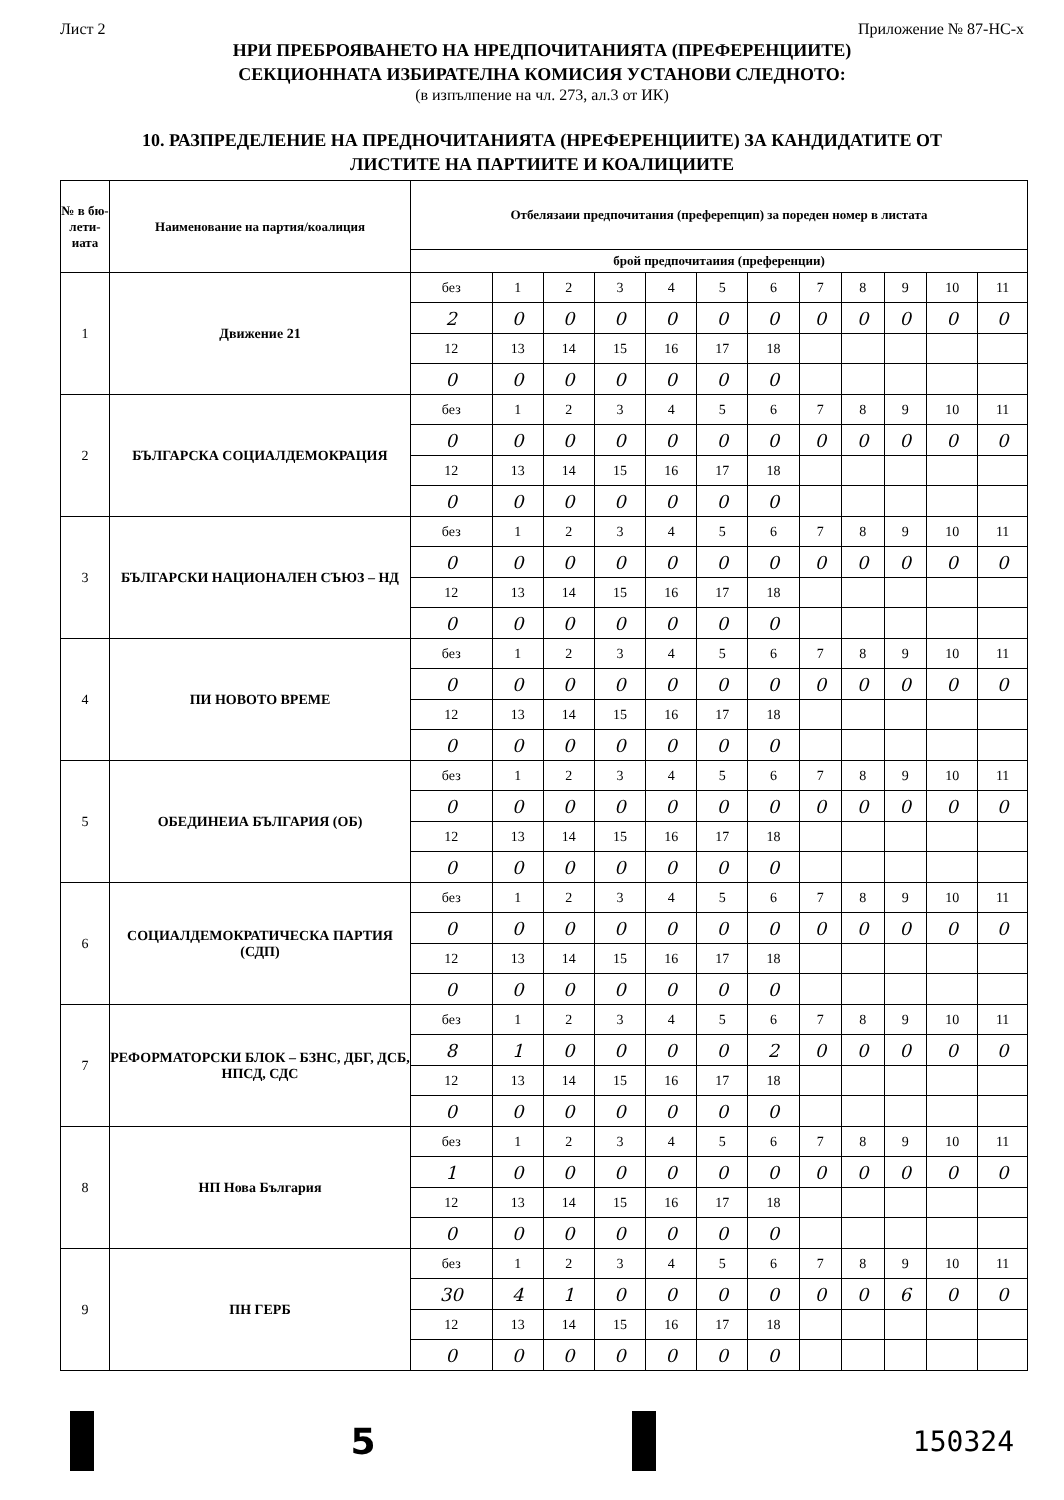Лист 2 Приложение № 87-НС-х
НРИ ПРЕБРОЯВАНЕТО НА НРЕДПОЧИТАНИЯТА (ПРЕФЕРЕНЦИИТЕ)
СЕКЦИОННАТА ИЗБИРАТЕЛНА КОМИСИЯ УСТАНОВИ СЛЕДНОТО:
(в изпълпение на чл. 273, ал.3 от ИК)
10. РАЗПРЕДЕЛЕНИЕ НА ПРЕДНОЧИТАНИЯТА (НРЕФЕРЕНЦИИТЕ) ЗА КАНДИДАТИТЕ ОТ
ЛИСТИТЕ НА ПАРТИИТЕ И КОАЛИЦИИТЕ
| № в бю-лети-иата | Наименование на партия/коалиция | Отбелязаии предпочитания (преферепцип) за пореден номер в листата | | | | | | | | | | | |
| --- | --- | --- | --- | --- | --- | --- | --- | --- | --- | --- | --- | --- | --- |
| | | брой предпочитаиия (преференции) | | | | | | | | | | | |
| 1 | Движение 21 | без | 1 | 2 | 3 | 4 | 5 | 6 | 7 | 8 | 9 | 10 | 11 |
| | | 2 | 0 | 0 | 0 | 0 | 0 | 0 | 0 | 0 | 0 | 0 | 0 |
| | | 12 | 13 | 14 | 15 | 16 | 17 | 18 | | | | | |
| | | 0 | 0 | 0 | 0 | 0 | 0 | 0 | | | | | |
| 2 | БЪЛГАРСКА СОЦИАЛДЕМОКРАЦИЯ | без | 1 | 2 | 3 | 4 | 5 | 6 | 7 | 8 | 9 | 10 | 11 |
| | | 0 | 0 | 0 | 0 | 0 | 0 | 0 | 0 | 0 | 0 | 0 | 0 |
| | | 12 | 13 | 14 | 15 | 16 | 17 | 18 | | | | | |
| | | 0 | 0 | 0 | 0 | 0 | 0 | 0 | | | | | |
| 3 | БЪЛГАРСКИ НАЦИОНАЛЕН СЪЮЗ – НД | без | 1 | 2 | 3 | 4 | 5 | 6 | 7 | 8 | 9 | 10 | 11 |
| | | 0 | 0 | 0 | 0 | 0 | 0 | 0 | 0 | 0 | 0 | 0 | 0 |
| | | 12 | 13 | 14 | 15 | 16 | 17 | 18 | | | | | |
| | | 0 | 0 | 0 | 0 | 0 | 0 | 0 | | | | | |
| 4 | ПИ НОВОТО ВРЕМЕ | без | 1 | 2 | 3 | 4 | 5 | 6 | 7 | 8 | 9 | 10 | 11 |
| | | 0 | 0 | 0 | 0 | 0 | 0 | 0 | 0 | 0 | 0 | 0 | 0 |
| | | 12 | 13 | 14 | 15 | 16 | 17 | 18 | | | | | |
| | | 0 | 0 | 0 | 0 | 0 | 0 | 0 | | | | | |
| 5 | ОБЕДИНЕИА БЪЛГАРИЯ (ОБ) | без | 1 | 2 | 3 | 4 | 5 | 6 | 7 | 8 | 9 | 10 | 11 |
| | | 0 | 0 | 0 | 0 | 0 | 0 | 0 | 0 | 0 | 0 | 0 | 0 |
| | | 12 | 13 | 14 | 15 | 16 | 17 | 18 | | | | | |
| | | 0 | 0 | 0 | 0 | 0 | 0 | 0 | | | | | |
| 6 | СОЦИАЛДЕМОКРАТИЧЕСКА ПАРТИЯ (СДП) | без | 1 | 2 | 3 | 4 | 5 | 6 | 7 | 8 | 9 | 10 | 11 |
| | | 0 | 0 | 0 | 0 | 0 | 0 | 0 | 0 | 0 | 0 | 0 | 0 |
| | | 12 | 13 | 14 | 15 | 16 | 17 | 18 | | | | | |
| | | 0 | 0 | 0 | 0 | 0 | 0 | 0 | | | | | |
| 7 | РЕФОРМАТОРСКИ БЛОК – БЗНС, ДБГ, ДСБ, НПСД, СДС | без | 1 | 2 | 3 | 4 | 5 | 6 | 7 | 8 | 9 | 10 | 11 |
| | | 8 | 1 | 0 | 0 | 0 | 0 | 2 | 0 | 0 | 0 | 0 | 0 |
| | | 12 | 13 | 14 | 15 | 16 | 17 | 18 | | | | | |
| | | 0 | 0 | 0 | 0 | 0 | 0 | 0 | | | | | |
| 8 | НП Нова България | без | 1 | 2 | 3 | 4 | 5 | 6 | 7 | 8 | 9 | 10 | 11 |
| | | 1 | 0 | 0 | 0 | 0 | 0 | 0 | 0 | 0 | 0 | 0 | 0 |
| | | 12 | 13 | 14 | 15 | 16 | 17 | 18 | | | | | |
| | | 0 | 0 | 0 | 0 | 0 | 0 | 0 | | | | | |
| 9 | ПН ГЕРБ | без | 1 | 2 | 3 | 4 | 5 | 6 | 7 | 8 | 9 | 10 | 11 |
| | | 30 | 4 | 1 | 0 | 0 | 0 | 0 | 0 | 0 | 6 | 0 | 0 |
| | | 12 | 13 | 14 | 15 | 16 | 17 | 18 | | | | | |
| | | 0 | 0 | 0 | 0 | 0 | 0 | 0 | | | | | |
5
150324